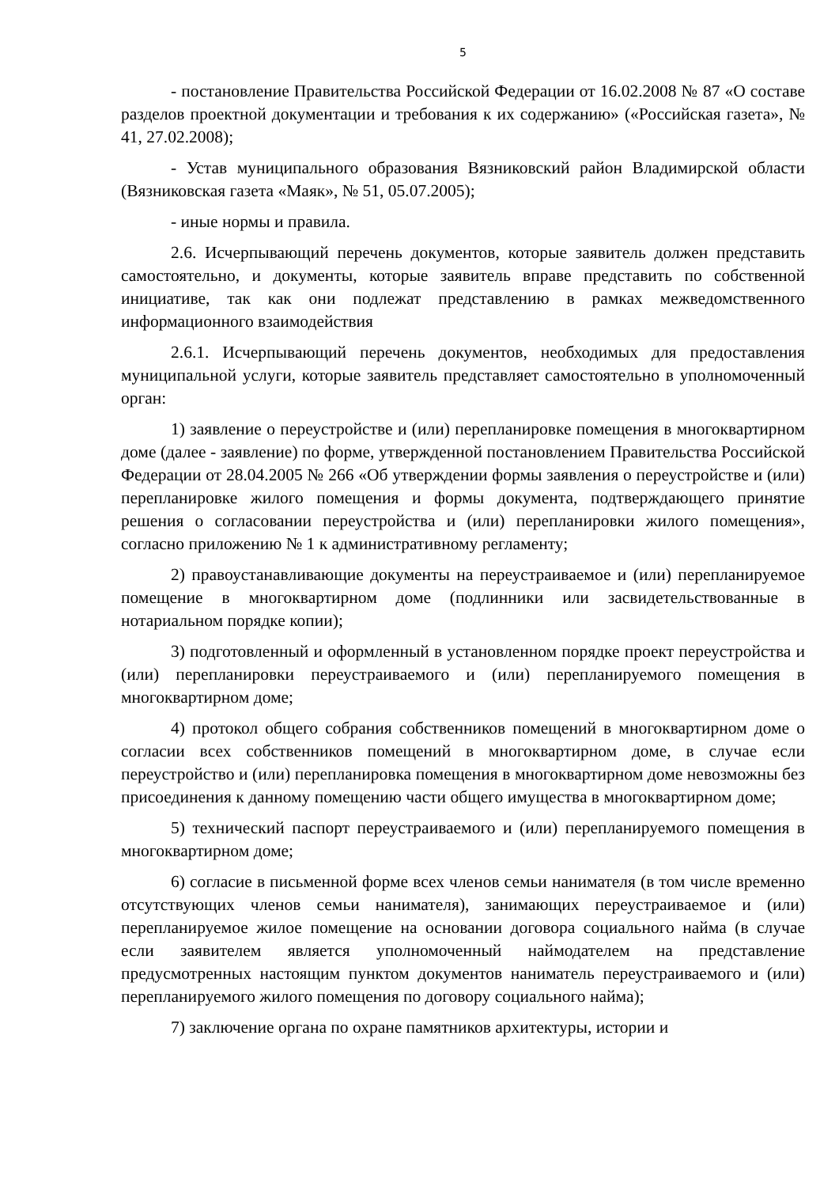5
- постановление Правительства Российской Федерации от 16.02.2008 № 87 «О составе разделов проектной документации и требования к их содержанию» («Российская газета», № 41, 27.02.2008);
- Устав муниципального образования Вязниковский район Владимирской области (Вязниковская газета «Маяк», № 51, 05.07.2005);
- иные нормы и правила.
2.6. Исчерпывающий перечень документов, которые заявитель должен представить самостоятельно, и документы, которые заявитель вправе представить по собственной инициативе, так как они подлежат представлению в рамках межведомственного информационного взаимодействия
2.6.1. Исчерпывающий перечень документов, необходимых для предоставления муниципальной услуги, которые заявитель представляет самостоятельно в уполномоченный орган:
1) заявление о переустройстве и (или) перепланировке помещения в многоквартирном доме (далее - заявление) по форме, утвержденной постановлением Правительства Российской Федерации от 28.04.2005 № 266 «Об утверждении формы заявления о переустройстве и (или) перепланировке жилого помещения и формы документа, подтверждающего принятие решения о согласовании переустройства и (или) перепланировки жилого помещения», согласно приложению № 1 к административному регламенту;
2) правоустанавливающие документы на переустраиваемое и (или) перепланируемое помещение в многоквартирном доме (подлинники или засвидетельствованные в нотариальном порядке копии);
3) подготовленный и оформленный в установленном порядке проект переустройства и (или) перепланировки переустраиваемого и (или) перепланируемого помещения в многоквартирном доме;
4) протокол общего собрания собственников помещений в многоквартирном доме о согласии всех собственников помещений в многоквартирном доме, в случае если переустройство и (или) перепланировка помещения в многоквартирном доме невозможны без присоединения к данному помещению части общего имущества в многоквартирном доме;
5) технический паспорт переустраиваемого и (или) перепланируемого помещения в многоквартирном доме;
6) согласие в письменной форме всех членов семьи нанимателя (в том числе временно отсутствующих членов семьи нанимателя), занимающих переустраиваемое и (или) перепланируемое жилое помещение на основании договора социального найма (в случае если заявителем является уполномоченный наймодателем на представление предусмотренных настоящим пунктом документов наниматель переустраиваемого и (или) перепланируемого жилого помещения по договору социального найма);
7) заключение органа по охране памятников архитектуры, истории и